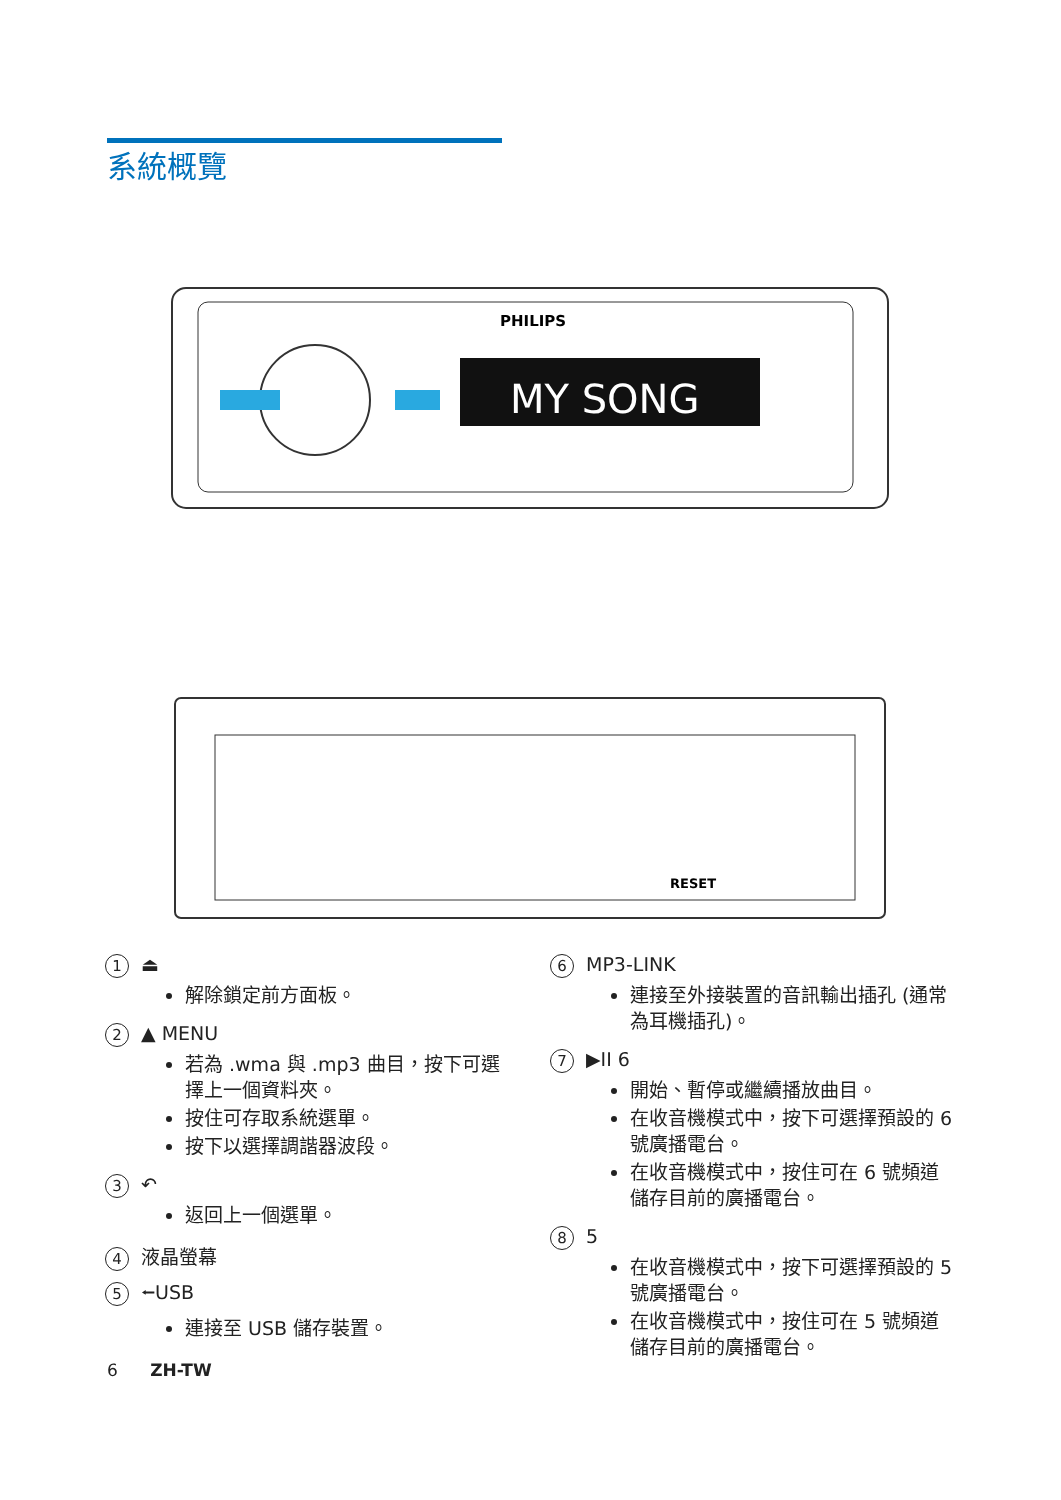系統概覽
PHILIPS
MY SONG
RESET
1 ⏏
解除鎖定前方面板。
2 ▲ MENU
若為 .wma 與 .mp3 曲目，按下可選擇上一個資料夾。
按住可存取系統選單。
按下以選擇調諧器波段。
3 ↶
返回上一個選單。
4 液晶螢幕
5 ⭠USB
連接至 USB 儲存裝置。
6 MP3-LINK
連接至外接裝置的音訊輸出插孔 (通常為耳機插孔)。
7 ▶II 6
開始、暫停或繼續播放曲目。
在收音機模式中，按下可選擇預設的 6 號廣播電台。
在收音機模式中，按住可在 6 號頻道儲存目前的廣播電台。
8 5
在收音機模式中，按下可選擇預設的 5 號廣播電台。
在收音機模式中，按住可在 5 號頻道儲存目前的廣播電台。
6 ZH-TW